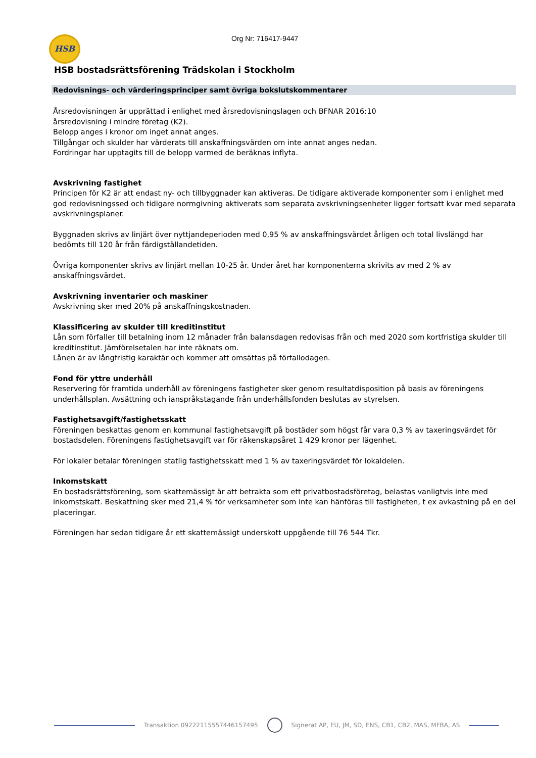HSB Org Nr: 716417-9447
HSB bostadsrättsförening Trädskolan i Stockholm
Redovisnings- och värderingsprinciper samt övriga bokslutskommentarer
Årsredovisningen är upprättad i enlighet med årsredovisningslagen och BFNAR 2016:10
årsredovisning i mindre företag (K2).
Belopp anges i kronor om inget annat anges.
Tillgångar och skulder har värderats till anskaffningsvärden om inte annat anges nedan.
Fordringar har upptagits till de belopp varmed de beräknas inflyta.
Avskrivning fastighet
Principen för K2 är att endast ny- och tillbyggnader kan aktiveras. De tidigare aktiverade komponenter som i enlighet med god redovisningssed och tidigare normgivning aktiverats som separata avskrivningsenheter ligger fortsatt kvar med separata avskrivningsplaner.
Byggnaden skrivs av linjärt över nyttjandeperioden med 0,95 % av anskaffningsvärdet årligen och total livslängd har bedömts till 120 år från färdigställandetiden.
Övriga komponenter skrivs av linjärt mellan 10-25 år. Under året har komponenterna skrivits av med 2 % av anskaffningsvärdet.
Avskrivning inventarier och maskiner
Avskrivning sker med 20% på anskaffningskostnaden.
Klassificering av skulder till kreditinstitut
Lån som förfaller till betalning inom 12 månader från balansdagen redovisas från och med 2020 som kortfristiga skulder till kreditinstitut. Jämförelsetalen har inte räknats om.
Lånen är av långfristig karaktär och kommer att omsättas på förfallodagen.
Fond för yttre underhåll
Reservering för framtida underhåll av föreningens fastigheter sker genom resultatdisposition på basis av föreningens underhållsplan. Avsättning och ianspråkstagande från underhållsfonden beslutas av styrelsen.
Fastighetsavgift/fastighetsskatt
Föreningen beskattas genom en kommunal fastighetsavgift på bostäder som högst får vara 0,3 % av taxeringsvärdet för bostadsdelen. Föreningens fastighetsavgift var för räkenskapsåret 1 429 kronor per lägenhet.
För lokaler betalar föreningen statlig fastighetsskatt med 1 % av taxeringsvärdet för lokaldelen.
Inkomstskatt
En bostadsrättsförening, som skattemässigt är att betrakta som ett privatbostadsföretag, belastas vanligtvis inte med inkomstskatt. Beskattning sker med 21,4 % för verksamheter som inte kan hänföras till fastigheten, t ex avkastning på en del placeringar.
Föreningen har sedan tidigare år ett skattemässigt underskott uppgående till 76 544 Tkr.
Transaktion 09222115557446157495
Signerat AP, EU, JM, SD, ENS, CB1, CB2, MAS, MFBA, AS